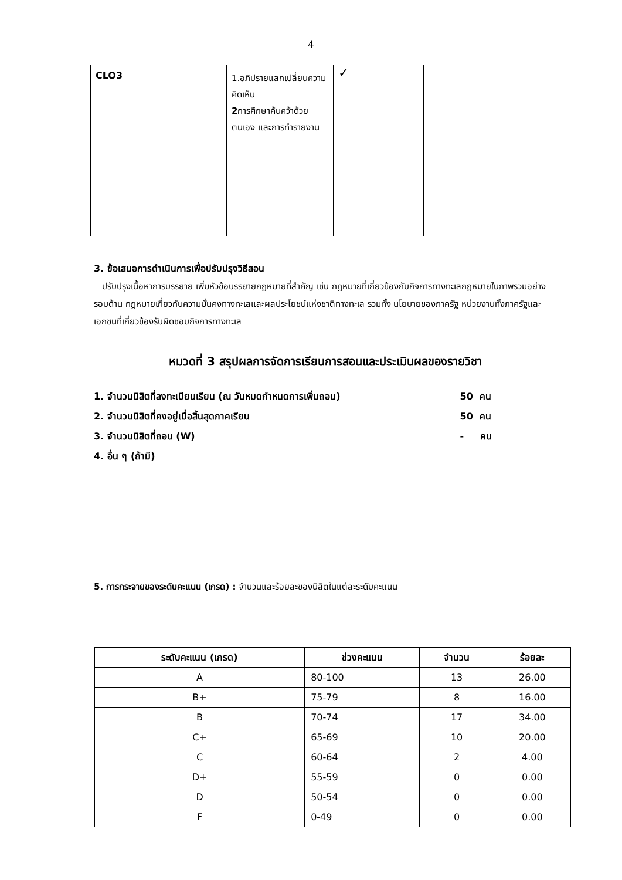4
| CLO3 | 1.อภิปรายแลกเปลี่ยนความคิดเห็น 2 การศึกษาค้นคว้าด้วยตนเอง และการทำรายงาน | ✓ | | |
3. ข้อเสนอการดำเนินการเพื่อปรับปรุงวิธีสอน
ปรับปรุงเนื้อหาการบรรยาย เพิ่มหัวข้อบรรยายกฎหมายที่สำคัญ เช่น กฎหมายที่เกี่ยวข้องกับกิจการทางทะเลกฎหมายในภาพรวมอย่างรอบด้าน กฎหมายเกี่ยวกับความมั่นคงทางทะเลและผลประโยชน์แห่งชาติทางทะเล รวมทั้ง นโยบายของภาครัฐ หน่วยงานทั้งภาครัฐและเอกชนที่เกี่ยวข้องรับผิดชอบกิจการทางทะเล
หมวดที่ 3 สรุปผลการจัดการเรียนการสอนและประเมินผลของรายวิชา
1. จำนวนนิสิตที่ลงทะเบียนเรียน (ณ วันหมดกำหนดการเพิ่มถอน) 50 คน
2. จำนวนนิสิตที่คงอยู่เมื่อสิ้นสุดภาคเรียน 50 คน
3. จำนวนนิสิตที่ถอน (W) - คน
4. อื่น ๆ (ถ้ามี)
5. การกระจายของระดับคะแนน (เกรด) : จำนวนและร้อยละของนิสิตในแต่ละระดับคะแนน
| ระดับคะแนน (เกรด) | ช่วงคะแนน | จำนวน | ร้อยละ |
| --- | --- | --- | --- |
| A | 80-100 | 13 | 26.00 |
| B+ | 75-79 | 8 | 16.00 |
| B | 70-74 | 17 | 34.00 |
| C+ | 65-69 | 10 | 20.00 |
| C | 60-64 | 2 | 4.00 |
| D+ | 55-59 | 0 | 0.00 |
| D | 50-54 | 0 | 0.00 |
| F | 0-49 | 0 | 0.00 |